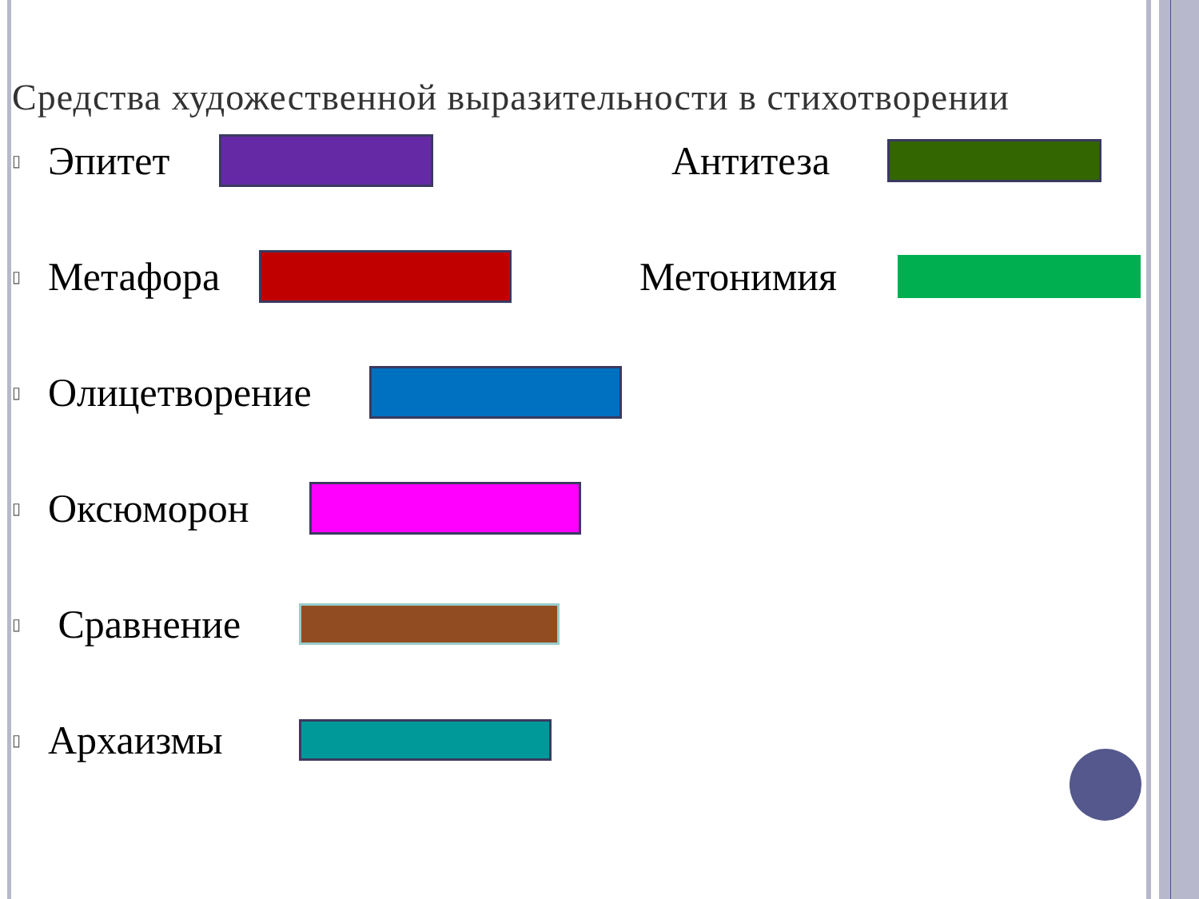Средства художественной выразительности в стихотворении
▯ Эпитет Антитеза
▯ Метафора Метонимия
▯ Олицетворение
▯ Оксюморон
▯ Сравнение
▯ Архаизмы